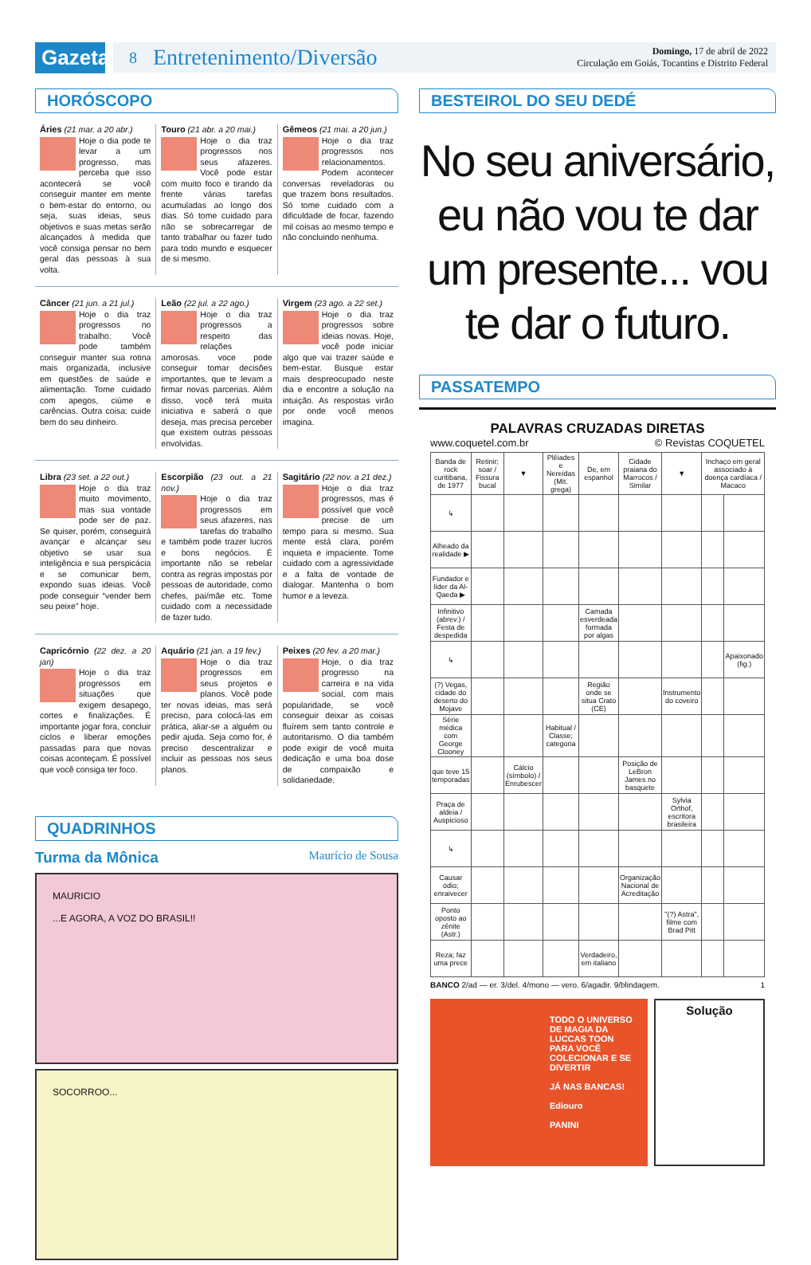Gazeta
8 Entretenimento/Diversão Domingo, 17 de abril de 2022
Circulação em Goiás, Tocantins e Distrito Federal
HORÓSCOPO
Áries (21 mar. a 20 abr.)
Hoje o dia pode te levar a um progresso, mas perceba que isso acontecerá se você conseguir manter em mente o bem-estar do entorno, ou seja, suas ideias, seus objetivos e suas metas serão alcançados à medida que você consiga pensar no bem geral das pessoas à sua volta.
Touro (21 abr. a 20 mai.)
Hoje o dia traz progressos nos seus afazeres. Você pode estar com muito foco e tirando da frente várias tarefas acumuladas ao longo dos dias. Só tome cuidado para não se sobrecarregar de tanto trabalhar ou fazer tudo para todo mundo e esquecer de si mesmo.
Gêmeos (21 mai. a 20 jun.)
Hoje o dia traz progressos nos relacionamentos. Podem acontecer conversas reveladoras ou que trazem bons resultados. Só tome cuidado com a dificuldade de focar, fazendo mil coisas ao mesmo tempo e não concluindo nenhuma.
Câncer (21 jun. a 21 jul.)
Hoje o dia traz progressos no trabalho. Você pode também conseguir manter sua rotina mais organizada, inclusive em questões de saúde e alimentação. Tome cuidado com apegos, ciúme e carências. Outra coisa: cuide bem do seu dinheiro.
Leão (22 jul. a 22 ago.)
Hoje o dia traz progressos a respeito das relações amorosas. voce pode conseguir tomar decisões importantes, que te levam a firmar novas parcerias. Além disso, você terá muita iniciativa e saberá o que deseja, mas precisa perceber que existem outras pessoas envolvidas.
Virgem (23 ago. a 22 set.)
Hoje o dia traz progressos sobre ideias novas. Hoje, você pode iniciar algo que vai trazer saúde e bem-estar. Busque estar mais despreocupado neste dia e encontre a solução na intuição. As respostas virão por onde você menos imagina.
Libra (23 set. a 22 out.)
Hoje o dia traz muito movimento, mas sua vontade pode ser de paz. Se quiser, porém, conseguirá avançar e alcançar seu objetivo se usar sua inteligência e sua perspicácia e se comunicar bem, expondo suas ideias. Você pode conseguir “vender bem seu peixe” hoje.
Escorpião (23 out. a 21 nov.)
Hoje o dia traz progressos em seus afazeres, nas tarefas do trabalho e também pode trazer lucros e bons negócios. É importante não se rebelar contra as regras impostas por pessoas de autoridade, como chefes, pai/mãe etc. Tome cuidado com a necessidade de fazer tudo.
Sagitário (22 nov. a 21 dez.)
Hoje o dia traz progressos, mas é possível que você precise de um tempo para si mesmo. Sua mente está clara, porém inquieta e impaciente. Tome cuidado com a agressividade e a falta de vontade de dialogar. Mantenha o bom humor e a leveza.
Capricórnio (22 dez. a 20 jan)
Hoje o dia traz progressos em situações que exigem desapego, cortes e finalizações. É importante jogar fora, concluir ciclos e liberar emoções passadas para que novas coisas aconteçam. É possível que você consiga ter foco.
Aquário (21 jan. a 19 fev.)
Hoje o dia traz progressos em seus projetos e planos. Você pode ter novas ideias, mas será preciso, para colocá-las em prática, aliar-se a alguém ou pedir ajuda. Seja como for, é preciso descentralizar e incluir as pessoas nos seus planos.
Peixes (20 fev. a 20 mar.)
Hoje, o dia traz progresso na carreira e na vida social, com mais popularidade, se você conseguir deixar as coisas fluírem sem tanto controle e autoritarismo. O dia também pode exigir de você muita dedicação e uma boa dose de compaixão e solidariedade.
QUADRINHOS
Turma da Mônica Maurício de Sousa
MAURICIO
...E AGORA, A VOZ DO BRASIL!!
SOCORROO...
BESTEIROL DO SEU DEDÉ
No seu aniversário, eu não vou te dar um presente... vou te dar o futuro.
PASSATEMPO
PALAVRAS CRUZADAS DIRETAS
www.coquetel.com.br © Revistas COQUETEL
| Banda de rock curitibana, de 1977 | Retinir; soar / Fissura bucal | ▼ | Plêiades e Nereidas (Mit. grega) | De, em espanhol | Cidade praiana do Marrocos / Similar | ▼ | Inchaço em geral associado à doença cardíaca / Macaco | |
| ↳ | | | | | | | | |
| Alheado da realidade ▶ | | | | | | | | |
| Fundador e líder da Al-Qaeda ▶ | | | | | | | | |
| Infinitivo (abrev.) / Festa de despedida | | | | Camada esverdeada formada por algas | | | | |
| ↳ | | | | | | | | Apaixonado (fig.) |
| (?) Vegas, cidade do deserto do Mojave | | | | Região onde se situa Crato (CE) | | Instrumento do coveiro | | |
| Série médica com George Clooney | | | Habitual / Classe; categoria | | | | | |
| que teve 15 temporadas | | Cálcio (símbolo) / Enrubescer | | | Posição de LeBron James no basquete | | | |
| Praça de aldeia / Auspicioso | | | | | | Sylvia Orthof, escritora brasileira | | |
| ↳ | | | | | | | | |
| Causar ódio; enraivecer | | | | | Organização Nacional de Acreditação | | | |
| Ponto oposto ao zênite (Astr.) | | | | | | "(?) Astra", filme com Brad Pitt | | |
| Reza; faz uma prece | | | | Verdadeiro, em italiano | | | | |
BANCO 2/ad — er. 3/del. 4/mono — vero. 6/agadir. 9/blindagem. 1
TODO O UNIVERSO DE MAGIA DA LUCCAS TOON PARA VOCÊ COLECIONAR E SE DIVERTIR
JÁ NAS BANCAS!
Ediouro
PANINI
Solução